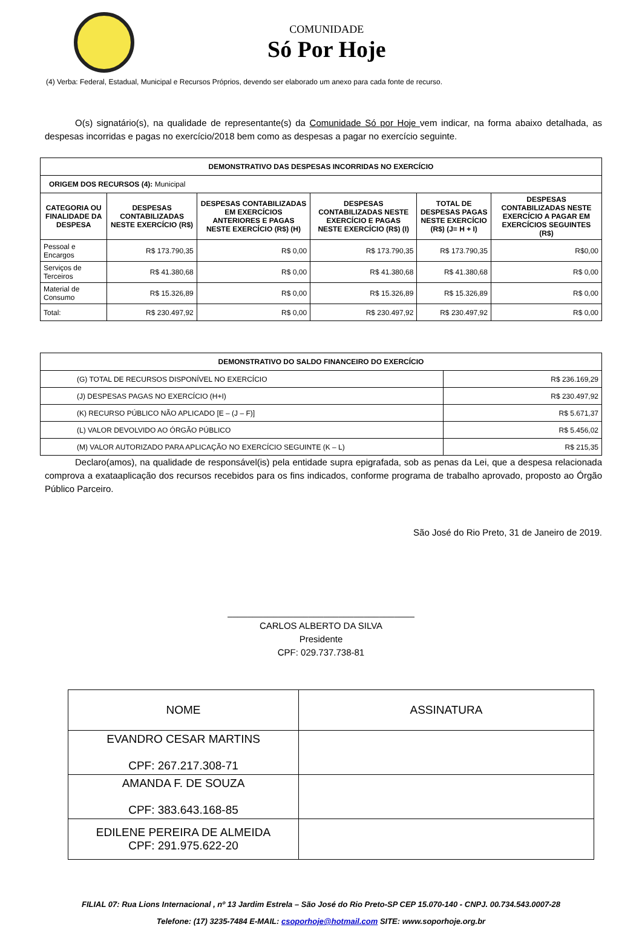COMUNIDADE
Só Por Hoje
(4) Verba: Federal, Estadual, Municipal e Recursos Próprios, devendo ser elaborado um anexo para cada fonte de recurso.
O(s) signatário(s), na qualidade de representante(s) da Comunidade Só por Hoje vem indicar, na forma abaixo detalhada, as despesas incorridas e pagas no exercício/2018 bem como as despesas a pagar no exercício seguinte.
| DEMONSTRATIVO DAS DESPESAS INCORRIDAS NO EXERCÍCIO | | | | | |
| --- | --- | --- | --- | --- | --- |
| ORIGEM DOS RECURSOS (4): Municipal | | | | | |
| CATEGORIA OU FINALIDADE DA DESPESA | DESPESAS CONTABILIZADAS NESTE EXERCÍCIO (R$) | DESPESAS CONTABILIZADAS EM EXERCÍCIOS ANTERIORES E PAGAS NESTE EXERCÍCIO (R$) (H) | DESPESAS CONTABILIZADAS NESTE EXERCÍCIO E PAGAS NESTE EXERCÍCIO (R$) (I) | TOTAL DE DESPESAS PAGAS NESTE EXERCÍCIO (R$) (J= H + I) | DESPESAS CONTABILIZADAS NESTE EXERCÍCIO A PAGAR EM EXERCÍCIOS SEGUINTES (R$) |
| Pessoal e Encargos | R$ 173.790,35 | R$ 0,00 | R$ 173.790,35 | R$ 173.790,35 | R$0,00 |
| Serviços de Terceiros | R$ 41.380,68 | R$ 0,00 | R$ 41.380,68 | R$ 41.380,68 | R$ 0,00 |
| Material de Consumo | R$ 15.326,89 | R$ 0,00 | R$ 15.326,89 | R$ 15.326,89 | R$ 0,00 |
| Total: | R$ 230.497,92 | R$ 0,00 | R$ 230.497,92 | R$ 230.497,92 | R$ 0,00 |
| DEMONSTRATIVO DO SALDO FINANCEIRO DO EXERCÍCIO | |
| --- | --- |
| (G) TOTAL DE RECURSOS DISPONÍVEL NO EXERCÍCIO | R$ 236.169,29 |
| (J) DESPESAS PAGAS NO EXERCÍCIO (H+I) | R$ 230.497,92 |
| (K) RECURSO PÚBLICO NÃO APLICADO [E – (J – F)] | R$ 5.671,37 |
| (L) VALOR DEVOLVIDO AO ÓRGÃO PÚBLICO | R$ 5.456,02 |
| (M) VALOR AUTORIZADO PARA APLICAÇÃO NO EXERCÍCIO SEGUINTE (K – L) | R$ 215,35 |
Declaro(amos), na qualidade de responsável(is) pela entidade supra epigrafada, sob as penas da Lei, que a despesa relacionada comprova a exataaplicação dos recursos recebidos para os fins indicados, conforme programa de trabalho aprovado, proposto ao Órgão Público Parceiro.
São José do Rio Preto, 31 de Janeiro de 2019.
_____________________________________
CARLOS ALBERTO DA SILVA
Presidente
CPF: 029.737.738-81
| NOME | ASSINATURA |
| EVANDRO CESAR MARTINS CPF: 267.217.308-71 | |
| AMANDA F. DE SOUZA CPF: 383.643.168-85 | |
| EDILENE PEREIRA DE ALMEIDA CPF: 291.975.622-20 | |
FILIAL 07: Rua Lions Internacional , nº 13 Jardim Estrela – São José do Rio Preto-SP CEP 15.070-140 - CNPJ. 00.734.543.0007-28
Telefone: (17) 3235-7484 E-MAIL: csoporhoje@hotmail.com SITE: www.soporhoje.org.br